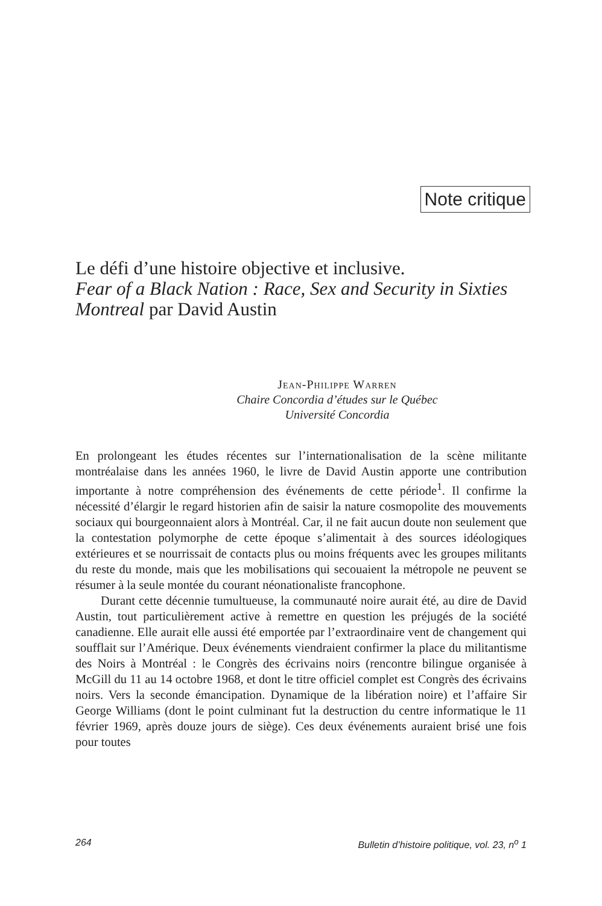Note critique
Le défi d’une histoire objective et inclusive.
Fear of a Black Nation : Race, Sex and Security in Sixties Montreal par David Austin
Jean-Philippe Warren
Chaire Concordia d’études sur le Québec
Université Concordia
En prolongeant les études récentes sur l’internationalisation de la scène militante montréalaise dans les années 1960, le livre de David Austin apporte une contribution importante à notre compréhension des événements de cette période<sup>1</sup>. Il confirme la nécessité d’élargir le regard historien afin de saisir la nature cosmopolite des mouvements sociaux qui bourgeonnaient alors à Montréal. Car, il ne fait aucun doute non seulement que la contestation polymorphe de cette époque s’alimentait à des sources idéologiques extérieures et se nourrissait de contacts plus ou moins fréquents avec les groupes militants du reste du monde, mais que les mobilisations qui secouaient la métropole ne peuvent se résumer à la seule montée du courant néonationaliste francophone.
Durant cette décennie tumultueuse, la communauté noire aurait été, au dire de David Austin, tout particulièrement active à remettre en question les préjugés de la société canadienne. Elle aurait elle aussi été emportée par l’extraordinaire vent de changement qui soufflait sur l’Amérique. Deux événements viendraient confirmer la place du militantisme des Noirs à Montréal : le Congrès des écrivains noirs (rencontre bilingue organisée à McGill du 11 au 14 octobre 1968, et dont le titre officiel complet est Congrès des écrivains noirs. Vers la seconde émancipation. Dynamique de la libération noire) et l’affaire Sir George Williams (dont le point culminant fut la destruction du centre informatique le 11 février 1969, après douze jours de siège). Ces deux événements auraient brisé une fois pour toutes
264 Bulletin d’histoire politique, vol. 23, n<sup>o</sup> 1